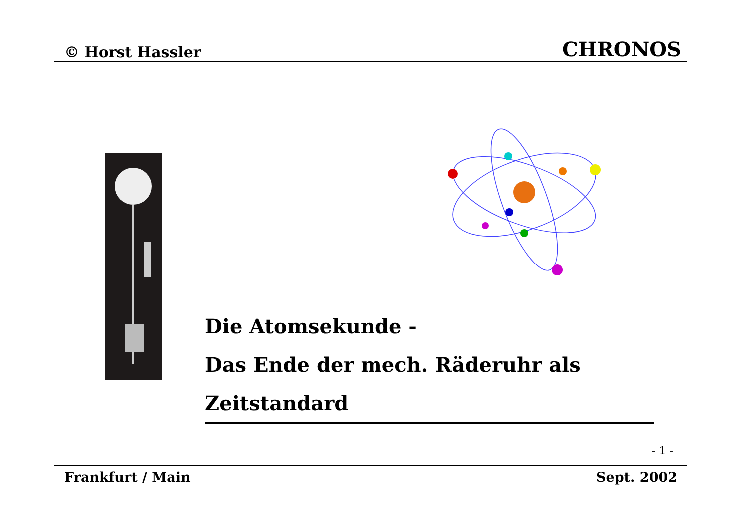© Horst Hassler CHRONOS
Die Atomsekunde -
Das Ende der mech. Räderuhr als Zeitstandard
- 1 -
Frankfurt / Main Sept. 2002